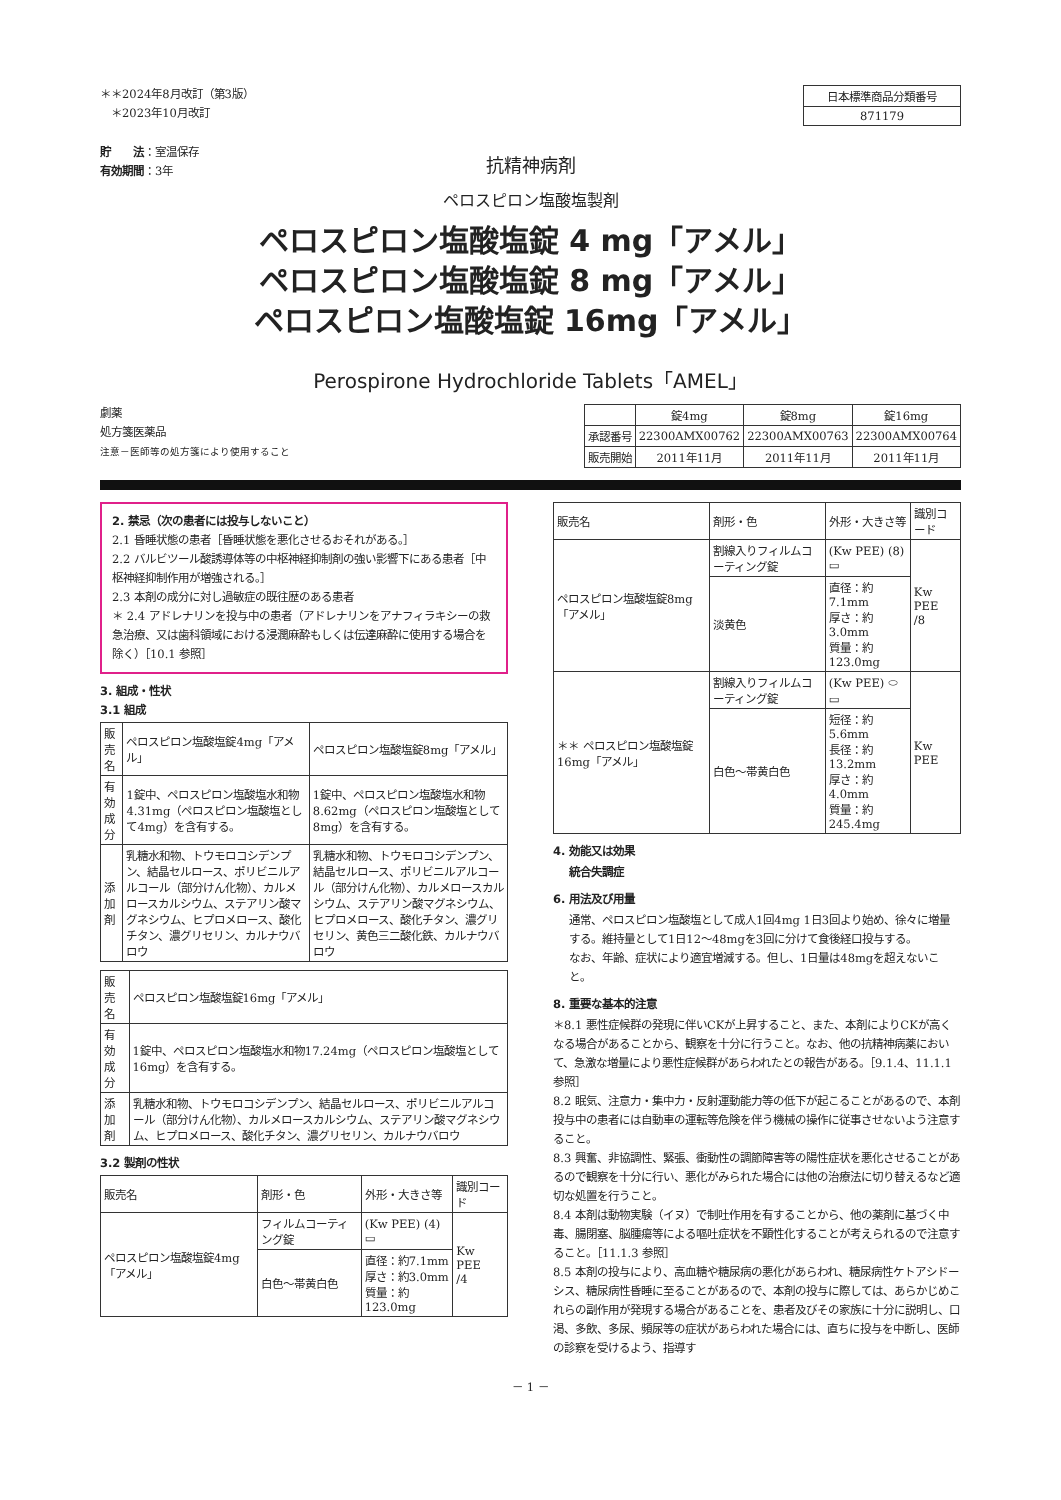＊＊2024年8月改訂（第3版）
　＊2023年10月改訂
貯　　法：室温保存
有効期間：3年
| 日本標準商品分類番号 |
| 871179 |
抗精神病剤
ペロスピロン塩酸塩製剤
ペロスピロン塩酸塩錠 4 mg「アメル」
ペロスピロン塩酸塩錠 8 mg「アメル」
ペロスピロン塩酸塩錠 16mg「アメル」
Perospirone Hydrochloride Tablets「AMEL」
劇薬
処方箋医薬品
注意－医師等の処方箋により使用すること
| | 錠4mg | 錠8mg | 錠16mg |
| 承認番号 | 22300AMX00762 | 22300AMX00763 | 22300AMX00764 |
| 販売開始 | 2011年11月 | 2011年11月 | 2011年11月 |
2. 禁忌（次の患者には投与しないこと）
2.1 昏睡状態の患者［昏睡状態を悪化させるおそれがある。］
2.2 バルビツール酸誘導体等の中枢神経抑制剤の強い影響下にある患者［中枢神経抑制作用が増強される。］
2.3 本剤の成分に対し過敏症の既往歴のある患者
＊ 2.4 アドレナリンを投与中の患者（アドレナリンをアナフィラキシーの救急治療、又は歯科領域における浸潤麻酔もしくは伝達麻酔に使用する場合を除く）［10.1 参照］
3. 組成・性状
3.1 組成
| 販売名 | ペロスピロン塩酸塩錠4mg「アメル」 | ペロスピロン塩酸塩錠8mg「アメル」 |
| 有効成分 | 1錠中、ペロスピロン塩酸塩水和物4.31mg（ペロスピロン塩酸塩として4mg）を含有する。 | 1錠中、ペロスピロン塩酸塩水和物8.62mg（ペロスピロン塩酸塩として8mg）を含有する。 |
| 添加剤 | 乳糖水和物、トウモロコシデンプン、結晶セルロース、ポリビニルアルコール（部分けん化物）、カルメロースカルシウム、ステアリン酸マグネシウム、ヒプロメロース、酸化チタン、濃グリセリン、カルナウバロウ | 乳糖水和物、トウモロコシデンプン、結晶セルロース、ポリビニルアルコール（部分けん化物）、カルメロースカルシウム、ステアリン酸マグネシウム、ヒプロメロース、酸化チタン、濃グリセリン、黄色三二酸化鉄、カルナウバロウ |
| 販売名 | ペロスピロン塩酸塩錠16mg「アメル」 |
| 有効成分 | 1錠中、ペロスピロン塩酸塩水和物17.24mg（ペロスピロン塩酸塩として16mg）を含有する。 |
| 添加剤 | 乳糖水和物、トウモロコシデンプン、結晶セルロース、ポリビニルアルコール（部分けん化物）、カルメロースカルシウム、ステアリン酸マグネシウム、ヒプロメロース、酸化チタン、濃グリセリン、カルナウバロウ |
3.2 製剤の性状
| 販売名 | 剤形・色 | 外形・大きさ等 | 識別コード |
| ペロスピロン塩酸塩錠4mg「アメル」 | フィルムコーティング錠 | (Kw PEE) (4) ▭ | Kw PEE /4 |
| | 白色～帯黄白色 | 直径：約7.1mm 厚さ：約3.0mm 質量：約123.0mg | |
| 販売名 | 剤形・色 | 外形・大きさ等 | 識別コード |
| ペロスピロン塩酸塩錠8mg「アメル」 | 割線入りフィルムコーティング錠 | (Kw PEE) (8) ▭ | Kw PEE /8 |
| | 淡黄色 | 直径：約7.1mm 厚さ：約3.0mm 質量：約123.0mg | |
| ＊＊ ペロスピロン塩酸塩錠16mg「アメル」 | 割線入りフィルムコーティング錠 | (Kw PEE) ⬭ ▭ | Kw PEE |
| | 白色～帯黄白色 | 短径：約5.6mm 長径：約13.2mm 厚さ：約4.0mm 質量：約245.4mg | |
4. 効能又は効果
統合失調症
6. 用法及び用量
通常、ペロスピロン塩酸塩として成人1回4mg 1日3回より始め、徐々に増量する。維持量として1日12～48mgを3回に分けて食後経口投与する。
なお、年齢、症状により適宜増減する。但し、1日量は48mgを超えないこと。
8. 重要な基本的注意
＊8.1 悪性症候群の発現に伴いCKが上昇すること、また、本剤によりCKが高くなる場合があることから、観察を十分に行うこと。なお、他の抗精神病薬において、急激な増量により悪性症候群があらわれたとの報告がある。［9.1.4、11.1.1 参照］
8.2 眠気、注意力・集中力・反射運動能力等の低下が起こることがあるので、本剤投与中の患者には自動車の運転等危険を伴う機械の操作に従事させないよう注意すること。
8.3 興奮、非協調性、緊張、衝動性の調節障害等の陽性症状を悪化させることがあるので観察を十分に行い、悪化がみられた場合には他の治療法に切り替えるなど適切な処置を行うこと。
8.4 本剤は動物実験（イヌ）で制吐作用を有することから、他の薬剤に基づく中毒、腸閉塞、脳腫瘍等による嘔吐症状を不顕性化することが考えられるので注意すること。［11.1.3 参照］
8.5 本剤の投与により、高血糖や糖尿病の悪化があらわれ、糖尿病性ケトアシドーシス、糖尿病性昏睡に至ることがあるので、本剤の投与に際しては、あらかじめこれらの副作用が発現する場合があることを、患者及びその家族に十分に説明し、口渇、多飲、多尿、頻尿等の症状があらわれた場合には、直ちに投与を中断し、医師の診察を受けるよう、指導す
－ 1 －